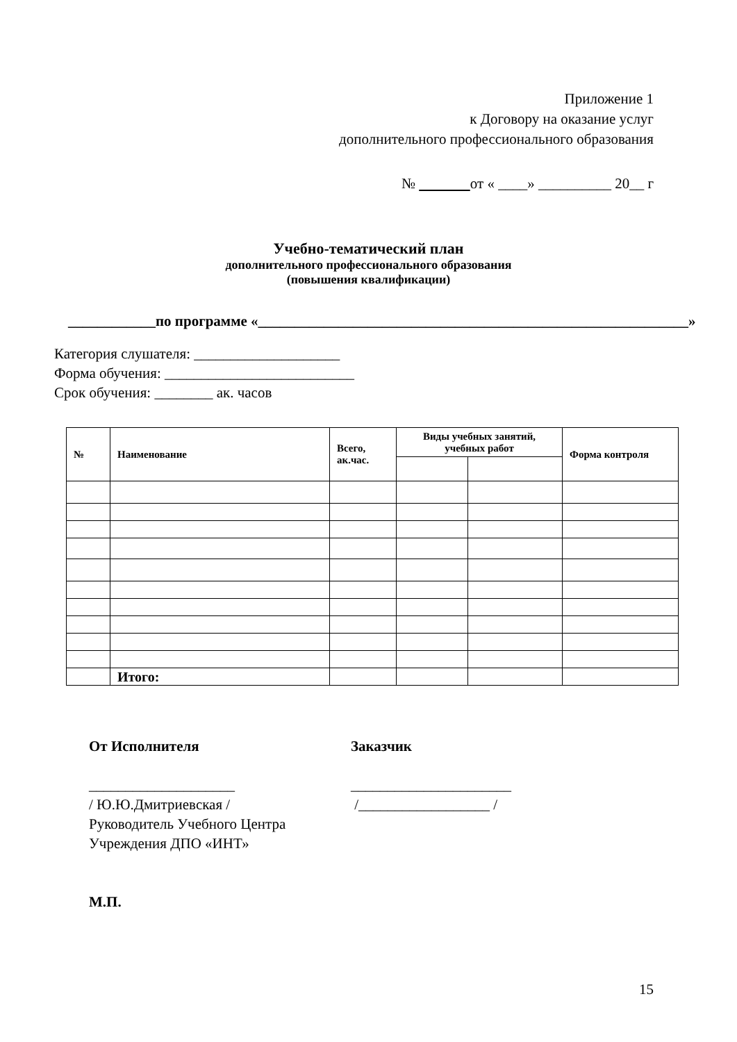Приложение 1
к Договору на оказание услуг
дополнительного профессионального образования
№ от « ____» __________ 20__ г
Учебно-тематический план
дополнительного профессионального образования
(повышения квалификации)
____________по программе «___________________________________________________________»
Категория слушателя: ____________________
Форма обучения: __________________________
Срок обучения: ________ ак. часов
| № | Наименование | Всего, ак.час. | Виды учебных занятий, учебных работ | | Форма контроля |
| --- | --- | --- | --- | --- | --- |
| | Итого: | | | | |
От Исполнителя
____________________
/ Ю.Ю.Дмитриевская /
Руководитель Учебного Центра
Учреждения ДПО «ИНТ»
М.П.
Заказчик
______________________
/__________________ /
15